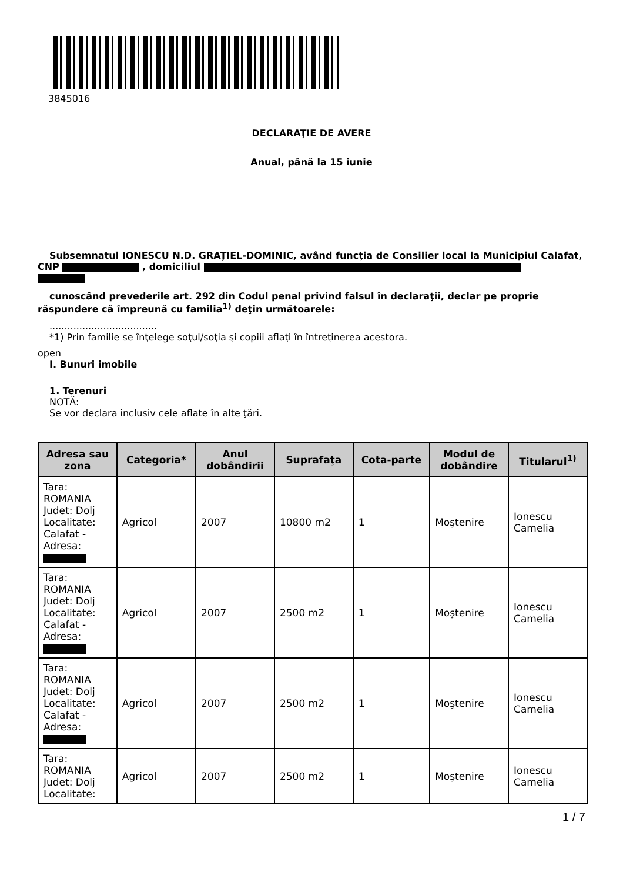3845016
DECLARAŢIE DE AVERE
Anual, până la 15 iunie
Subsemnatul IONESCU N.D. GRAȚIEL-DOMINIC, având funcţia de Consilier local la Municipiul Calafat, CNP , domiciliul
cunoscând prevederile art. 292 din Codul penal privind falsul în declaraţii, declar pe proprie răspundere că împreună cu familia<sup>1)</sup> deţin următoarele:
....................................
*1) Prin familie se înţelege soţul/soţia şi copiii aflaţi în întreţinerea acestora.
open
I. Bunuri imobile
1. Terenuri
NOTĂ:
Se vor declara inclusiv cele aflate în alte ţări.
| Adresa sau zona | Categoria* | Anul dobândirii | Suprafaţa | Cota-parte | Modul de dobândire | Titularul<sup>1)</sup> |
| --- | --- | --- | --- | --- | --- | --- |
| Tara: ROMANIA Judet: Dolj Localitate: Calafat - Adresa: | Agricol | 2007 | 10800 m2 | 1 | Moştenire | Ionescu Camelia |
| Tara: ROMANIA Judet: Dolj Localitate: Calafat - Adresa: | Agricol | 2007 | 2500 m2 | 1 | Moştenire | Ionescu Camelia |
| Tara: ROMANIA Judet: Dolj Localitate: Calafat - Adresa: | Agricol | 2007 | 2500 m2 | 1 | Moştenire | Ionescu Camelia |
| Tara: ROMANIA Judet: Dolj Localitate: | Agricol | 2007 | 2500 m2 | 1 | Moştenire | Ionescu Camelia |
1 / 7